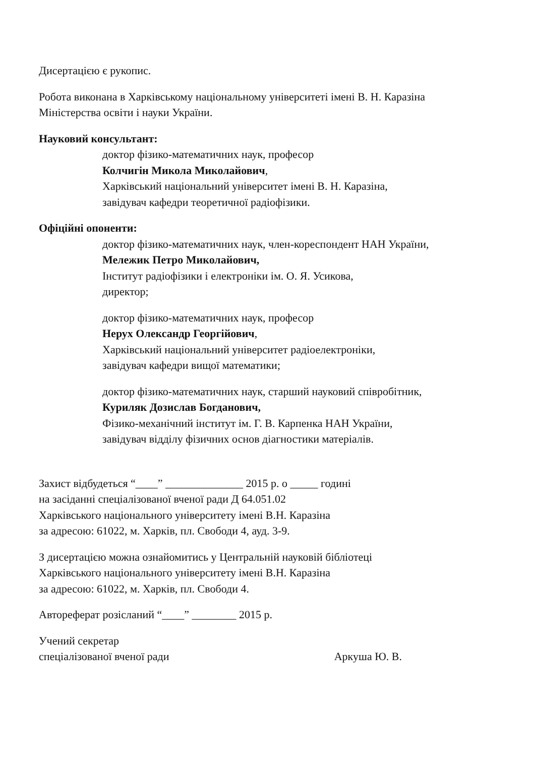Дисертацією є рукопис.
Робота виконана в Харківському національному університеті імені В. Н. Каразіна
Міністерства освіти і науки України.
Науковий консультант:
доктор фізико-математичних наук, професор
Колчигін Микола Миколайович,
Харківський національний університет імені В. Н. Каразіна,
завідувач кафедри теоретичної радіофізики.
Офіційні опоненти:
доктор фізико-математичних наук, член-кореспондент НАН України,
Мележик Петро Миколайович,
Інститут радіофізики і електроніки ім. О. Я. Усикова,
директор;
доктор фізико-математичних наук, професор
Нерух Олександр Георгійович,
Харківський національний університет радіоелектроніки,
завідувач кафедри вищої математики;
доктор фізико-математичних наук, старший науковий співробітник,
Куриляк Дозислав Богданович,
Фізико-механічний інститут ім. Г. В. Карпенка НАН України,
завідувач відділу фізичних основ діагностики матеріалів.
Захист відбудеться “____” ______________ 2015 р. о _____ годині
на засіданні спеціалізованої вченої ради Д 64.051.02
Харківського національного університету імені В.Н. Каразіна
за адресою: 61022, м. Харків, пл. Свободи 4, ауд. 3-9.
З дисертацією можна ознайомитись у Центральній науковій бібліотеці
Харківського національного університету імені В.Н. Каразіна
за адресою: 61022, м. Харків, пл. Свободи 4.
Автореферат розісланий “____” ________ 2015 р.
Учений секретар
спеціалізованої вченої ради Аркуша Ю. В.